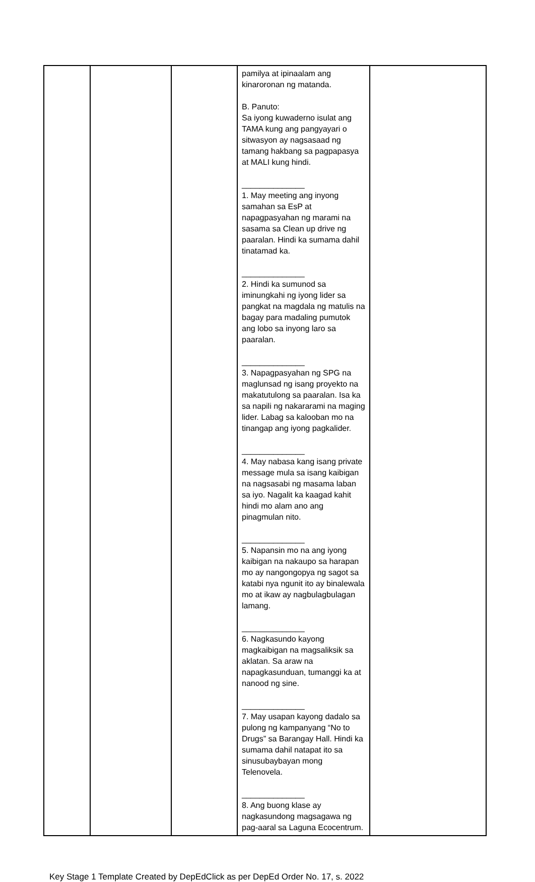| | | | pamilya at ipinaalam ang kinaroronan ng matanda. B. Panuto: Sa iyong kuwaderno isulat ang TAMA kung ang pangyayari o sitwasyon ay nagsasaad ng tamang hakbang sa pagpapasya at MALI kung hindi. ______________ 1. May meeting ang inyong samahan sa EsP at napagpasyahan ng marami na sasama sa Clean up drive ng paaralan. Hindi ka sumama dahil tinatamad ka. ______________ 2. Hindi ka sumunod sa iminungkahi ng iyong lider sa pangkat na magdala ng matulis na bagay para madaling pumutok ang lobo sa inyong laro sa paaralan. ______________ 3. Napagpasyahan ng SPG na maglunsad ng isang proyekto na makatutulong sa paaralan. Isa ka sa napili ng nakararami na maging lider. Labag sa kalooban mo na tinangap ang iyong pagkalider. ______________ 4. May nabasa kang isang private message mula sa isang kaibigan na nagsasabi ng masama laban sa iyo. Nagalit ka kaagad kahit hindi mo alam ano ang pinagmulan nito. ______________ 5. Napansin mo na ang iyong kaibigan na nakaupo sa harapan mo ay nangongopya ng sagot sa katabi nya ngunit ito ay binalewala mo at ikaw ay nagbulagbulagan lamang. ______________ 6. Nagkasundo kayong magkaibigan na magsaliksik sa aklatan. Sa araw na napagkasunduan, tumanggi ka at nanood ng sine. ______________ 7. May usapan kayong dadalo sa pulong ng kampanyang “No to Drugs” sa Barangay Hall. Hindi ka sumama dahil natapat ito sa sinusubaybayan mong Telenovela. ______________ 8. Ang buong klase ay nagkasundong magsagawa ng pag-aaral sa Laguna Ecocentrum. | |
Key Stage 1 Template Created by DepEdClick as per DepEd Order No. 17, s. 2022